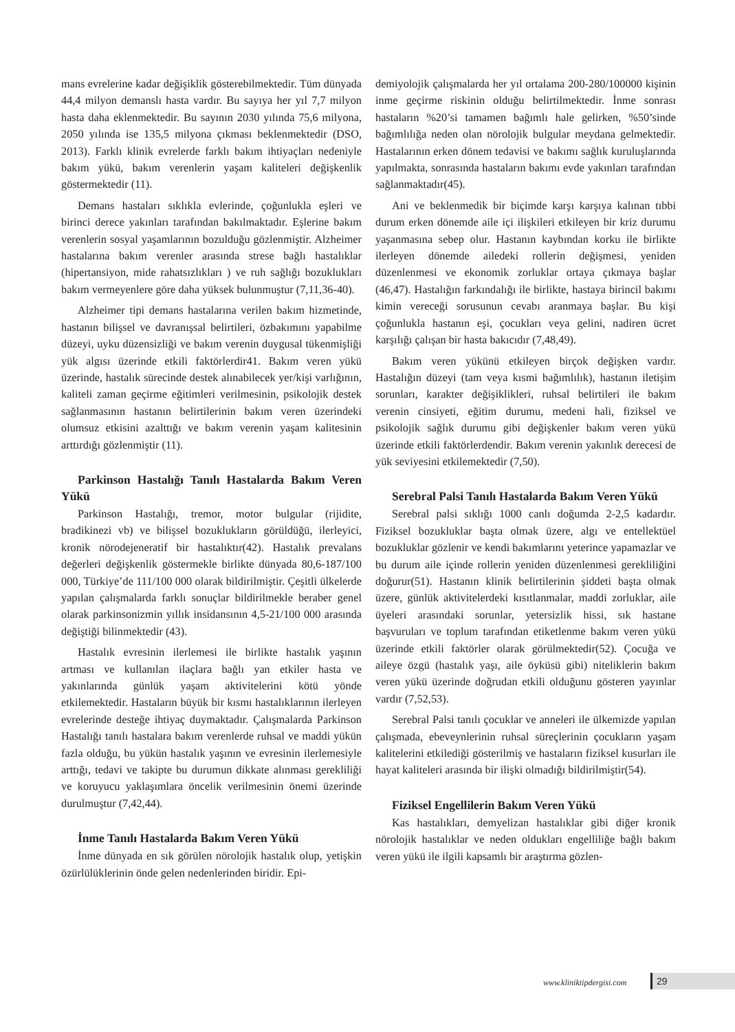mans evrelerine kadar değişiklik gösterebilmektedir. Tüm dünyada 44,4 milyon demanslı hasta vardır. Bu sayıya her yıl 7,7 milyon hasta daha eklenmektedir. Bu sayının 2030 yılında 75,6 milyona, 2050 yılında ise 135,5 milyona çıkması beklenmektedir (DSO, 2013). Farklı klinik evrelerde farklı bakım ihtiyaçları nedeniyle bakım yükü, bakım verenlerin yaşam kaliteleri değişkenlik göstermektedir (11).
Demans hastaları sıklıkla evlerinde, çoğunlukla eşleri ve birinci derece yakınları tarafından bakılmaktadır. Eşlerine bakım verenlerin sosyal yaşamlarının bozulduğu gözlenmiştir. Alzheimer hastalarına bakım verenler arasında strese bağlı hastalıklar (hipertansiyon, mide rahatsızlıkları ) ve ruh sağlığı bozuklukları bakım vermeyenlere göre daha yüksek bulunmuştur (7,11,36-40).
Alzheimer tipi demans hastalarına verilen bakım hizmetinde, hastanın bilişsel ve davranışsal belirtileri, özbakımını yapabilme düzeyi, uyku düzensizliği ve bakım verenin duygusal tükenmişliği yük algısı üzerinde etkili faktörlerdir41. Bakım veren yükü üzerinde, hastalık sürecinde destek alınabilecek yer/kişi varlığının, kaliteli zaman geçirme eğitimleri verilmesinin, psikolojik destek sağlanmasının hastanın belirtilerinin bakım veren üzerindeki olumsuz etkisini azalttığı ve bakım verenin yaşam kalitesinin arttırdığı gözlenmiştir (11).
Parkinson Hastalığı Tanılı Hastalarda Bakım Veren Yükü
Parkinson Hastalığı, tremor, motor bulgular (rijidite, bradikinezi vb) ve bilişsel bozuklukların görüldüğü, ilerleyici, kronik nörodejeneratif bir hastalıktır(42). Hastalık prevalans değerleri değişkenlik göstermekle birlikte dünyada 80,6-187/100 000, Türkiye’de 111/100 000 olarak bildirilmiştir. Çeşitli ülkelerde yapılan çalışmalarda farklı sonuçlar bildirilmekle beraber genel olarak parkinsonizmin yıllık insidansının 4,5-21/100 000 arasında değiştiği bilinmektedir (43).
Hastalık evresinin ilerlemesi ile birlikte hastalık yaşının artması ve kullanılan ilaçlara bağlı yan etkiler hasta ve yakınlarında günlük yaşam aktivitelerini kötü yönde etkilemektedir. Hastaların büyük bir kısmı hastalıklarının ilerleyen evrelerinde desteğe ihtiyaç duymaktadır. Çalışmalarda Parkinson Hastalığı tanılı hastalara bakım verenlerde ruhsal ve maddi yükün fazla olduğu, bu yükün hastalık yaşının ve evresinin ilerlemesiyle arttığı, tedavi ve takipte bu durumun dikkate alınması gerekliliği ve koruyucu yaklaşımlara öncelik verilmesinin önemi üzerinde durulmuştur (7,42,44).
İnme Tanılı Hastalarda Bakım Veren Yükü
İnme dünyada en sık görülen nörolojik hastalık olup, yetişkin özürlülüklerinin önde gelen nedenlerinden biridir. Epi-
demiyolojik çalışmalarda her yıl ortalama 200-280/100000 kişinin inme geçirme riskinin olduğu belirtilmektedir. İnme sonrası hastaların %20’si tamamen bağımlı hale gelirken, %50’sinde bağımlılığa neden olan nörolojik bulgular meydana gelmektedir. Hastalarının erken dönem tedavisi ve bakımı sağlık kuruluşlarında yapılmakta, sonrasında hastaların bakımı evde yakınları tarafından sağlanmaktadır(45).
Ani ve beklenmedik bir biçimde karşı karşıya kalınan tıbbi durum erken dönemde aile içi ilişkileri etkileyen bir kriz durumu yaşanmasına sebep olur. Hastanın kaybından korku ile birlikte ilerleyen dönemde ailedeki rollerin değişmesi, yeniden düzenlenmesi ve ekonomik zorluklar ortaya çıkmaya başlar (46,47). Hastalığın farkındalığı ile birlikte, hastaya birincil bakımı kimin vereceği sorusunun cevabı aranmaya başlar. Bu kişi çoğunlukla hastanın eşi, çocukları veya gelini, nadiren ücret karşılığı çalışan bir hasta bakıcıdır (7,48,49).
Bakım veren yükünü etkileyen birçok değişken vardır. Hastalığın düzeyi (tam veya kısmi bağımlılık), hastanın iletişim sorunları, karakter değişiklikleri, ruhsal belirtileri ile bakım verenin cinsiyeti, eğitim durumu, medeni hali, fiziksel ve psikolojik sağlık durumu gibi değişkenler bakım veren yükü üzerinde etkili faktörlerdendir. Bakım verenin yakınlık derecesi de yük seviyesini etkilemektedir (7,50).
Serebral Palsi Tanılı Hastalarda Bakım Veren Yükü
Serebral palsi sıklığı 1000 canlı doğumda 2-2,5 kadardır. Fiziksel bozukluklar başta olmak üzere, algı ve entellektüel bozukluklar gözlenir ve kendi bakımlarını yeterince yapamazlar ve bu durum aile içinde rollerin yeniden düzenlenmesi gerekliliğini doğurur(51). Hastanın klinik belirtilerinin şiddeti başta olmak üzere, günlük aktivitelerdeki kısıtlanmalar, maddi zorluklar, aile üyeleri arasındaki sorunlar, yetersizlik hissi, sık hastane başvuruları ve toplum tarafından etiketlenme bakım veren yükü üzerinde etkili faktörler olarak görülmektedir(52). Çocuğa ve aileye özgü (hastalık yaşı, aile öyküsü gibi) niteliklerin bakım veren yükü üzerinde doğrudan etkili olduğunu gösteren yayınlar vardır (7,52,53).
Serebral Palsi tanılı çocuklar ve anneleri ile ülkemizde yapılan çalışmada, ebeveynlerinin ruhsal süreçlerinin çocukların yaşam kalitelerini etkilediği gösterilmiş ve hastaların fiziksel kusurları ile hayat kaliteleri arasında bir ilişki olmadığı bildirilmiştir(54).
Fiziksel Engellilerin Bakım Veren Yükü
Kas hastalıkları, demyelizan hastalıklar gibi diğer kronik nörolojik hastalıklar ve neden oldukları engelliliğe bağlı bakım veren yükü ile ilgili kapsamlı bir araştırma gözlen-
www.kliniktipdergisi.com 29